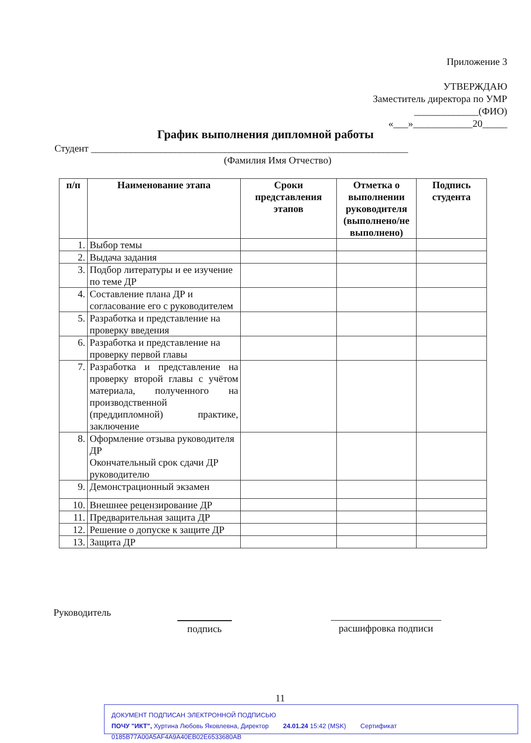Приложение 3
УТВЕРЖДАЮ
Заместитель директора по УМР
_____________(ФИО)
«___»____________20_____
График выполнения дипломной работы
Студент ________________________________________________________________
(Фамилия Имя Отчество)
| п/п | Наименование этапа | Сроки представления этапов | Отметка о выполнении руководителя (выполнено/не выполнено) | Подпись студента |
| --- | --- | --- | --- | --- |
| 1. | Выбор темы | | | |
| 2. | Выдача задания | | | |
| 3. | Подбор литературы и ее изучение по теме ДР | | | |
| 4. | Составление плана ДР и согласование его с руководителем | | | |
| 5. | Разработка и представление на проверку введения | | | |
| 6. | Разработка и представление на проверку первой главы | | | |
| 7. | Разработка и представление на проверку второй главы с учётом материала, полученного на производственной (преддипломной) практике, заключение | | | |
| 8. | Оформление отзыва руководителя ДР Окончательный срок сдачи ДР руководителю | | | |
| 9. | Демонстрационный экзамен | | | |
| 10. | Внешнее рецензирование ДР | | | |
| 11. | Предварительная защита ДР | | | |
| 12. | Решение о допуске к защите ДР | | | |
| 13. | Защита ДР | | | |
Руководитель
подпись расшифровка подписи
11
ДОКУМЕНТ ПОДПИСАН ЭЛЕКТРОННОЙ ПОДПИСЬЮ
ПОЧУ "ИКТ", Хуртина Любовь Яковлевна, Директор 24.01.24 15:42 (MSK) Сертификат 0185B77A00A5AF4A9A40EB02E6533680AB